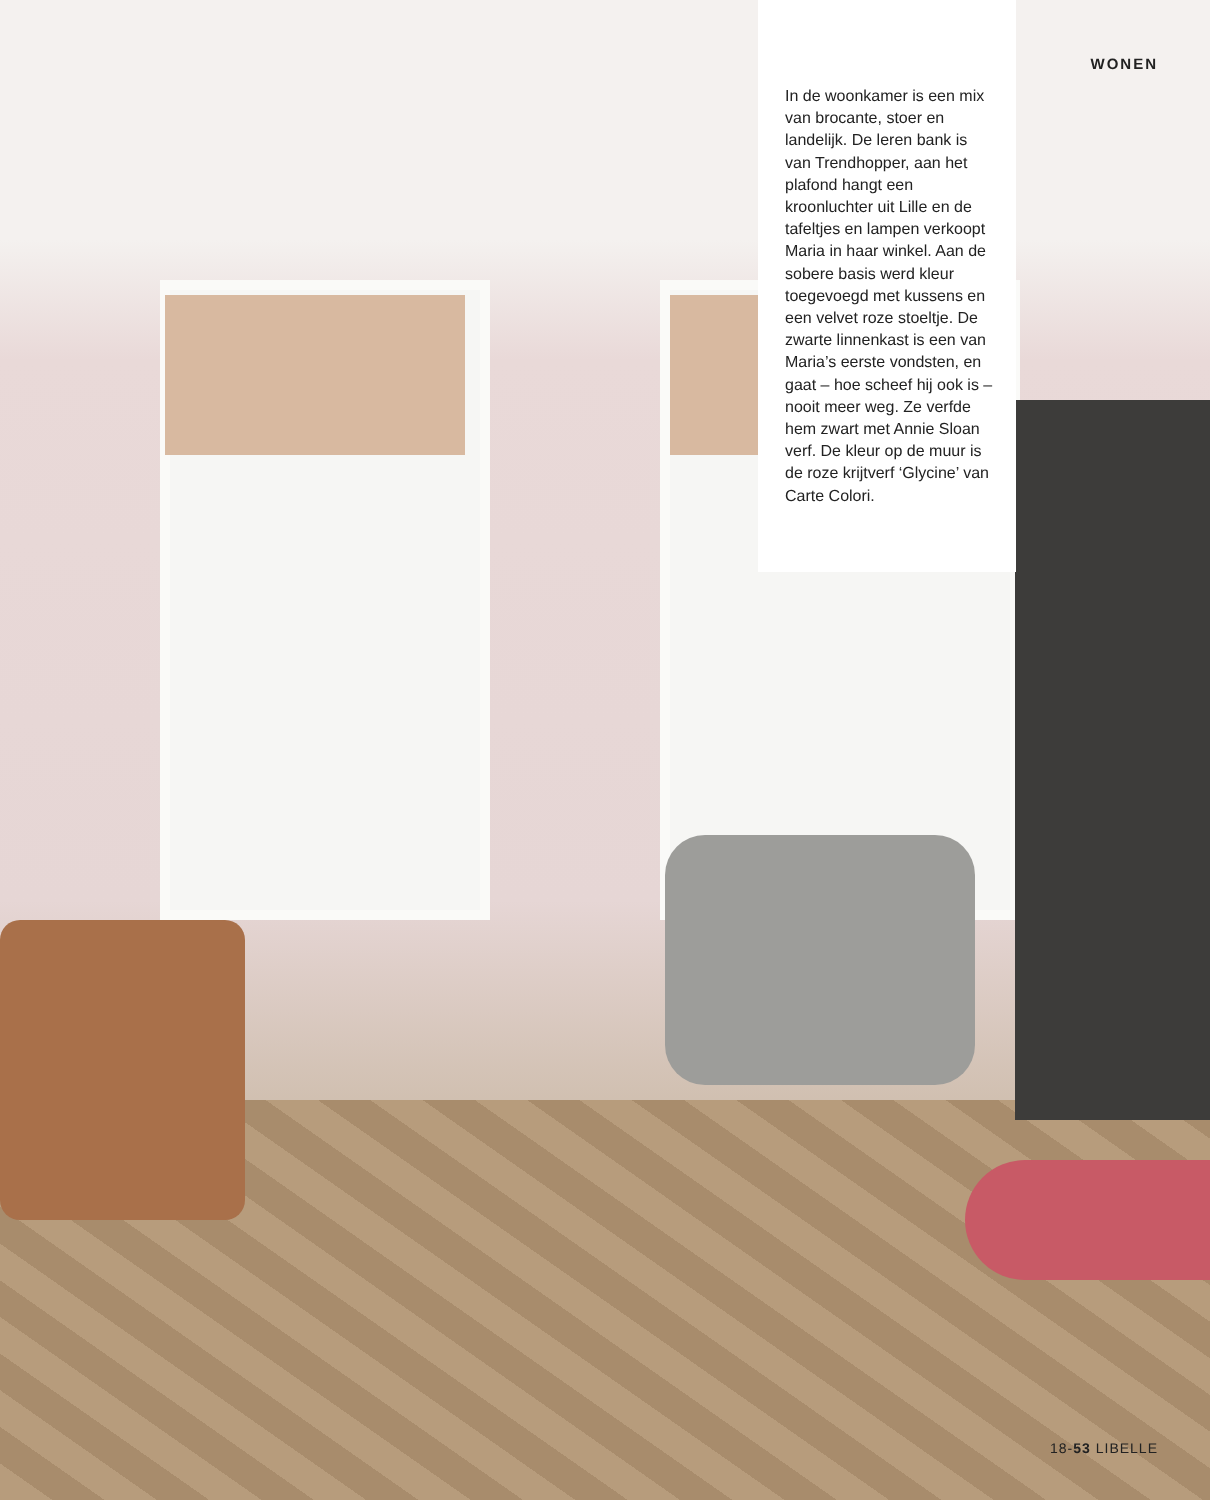In de woonkamer is een mix van brocante, stoer en landelijk. De leren bank is van Trendhopper, aan het plafond hangt een kroonluchter uit Lille en de tafeltjes en lampen verkoopt Maria in haar winkel. Aan de sobere basis werd kleur toege­voegd met kussens en een velvet roze stoeltje. De zwarte linnenkast is een van Maria’s eerste vondsten, en gaat – hoe scheef hij ook is – nooit meer weg. Ze verfde hem zwart met Annie Sloan verf. De kleur op de muur is de roze krijtverf ‘Glycine’ van Carte Colori.
WONEN
18-53 LIBELLE